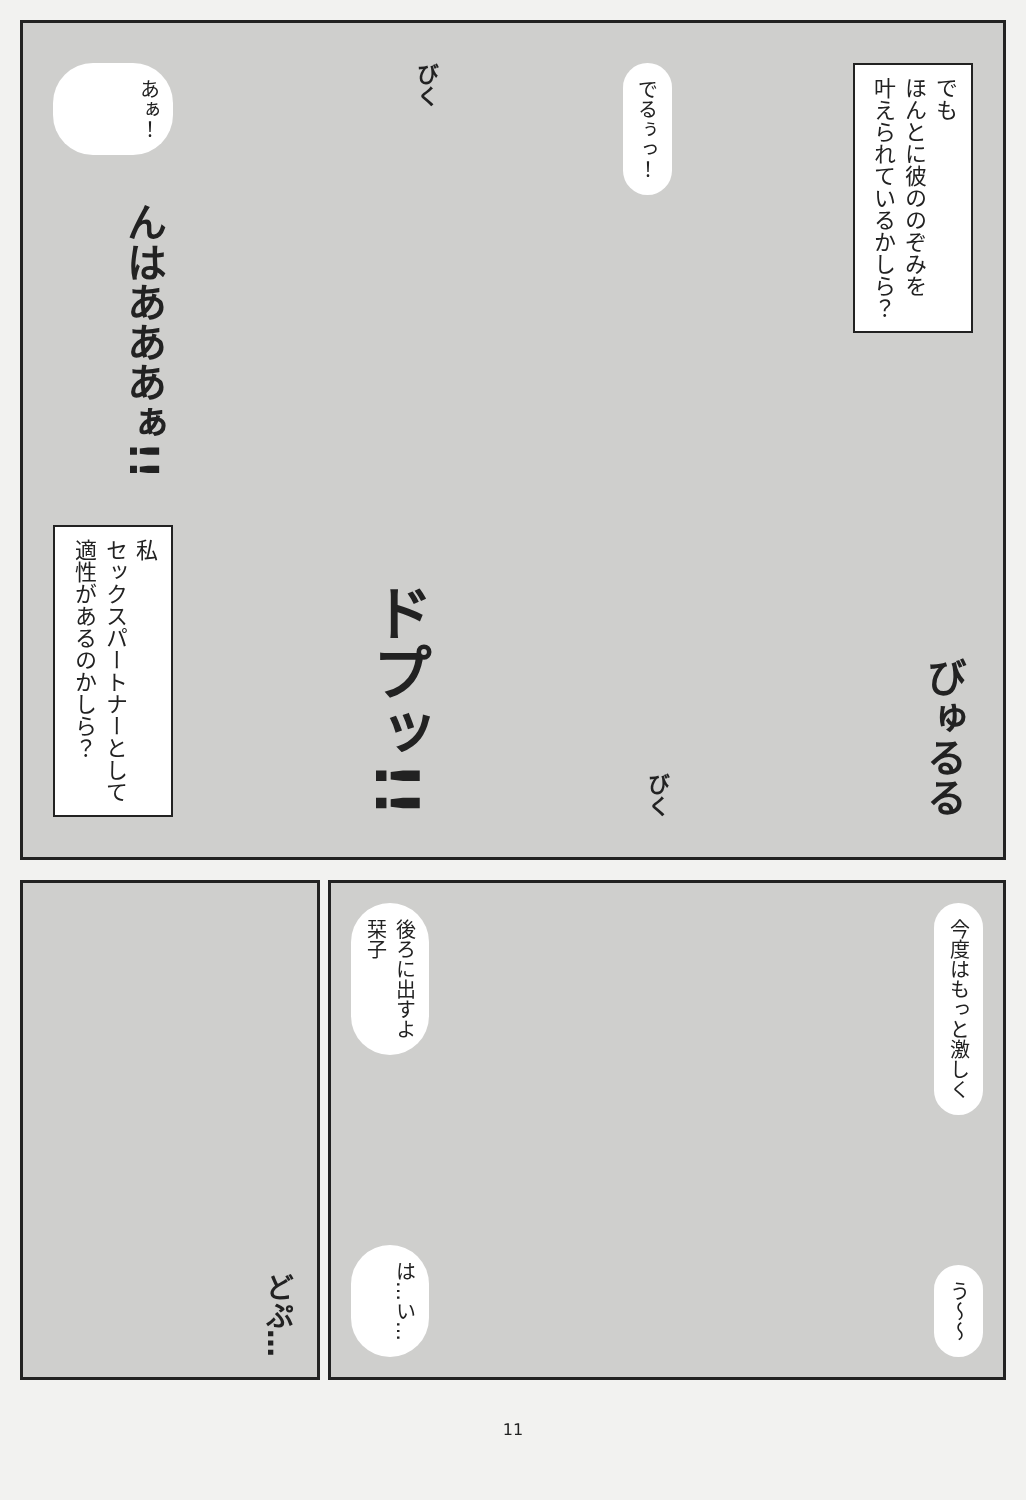あぁ！
んはあああぁ!!
私
セックスパートナーとして
適性があるのかしら？
びく
ドプッ!!
でるぅっ！
びく
でも
ほんとに彼ののぞみを
叶えられているかしら？
びゅるる
どぷ…
後ろに出すよ
栞子
は…い…
今度はもっと激しく
う〜〜
11